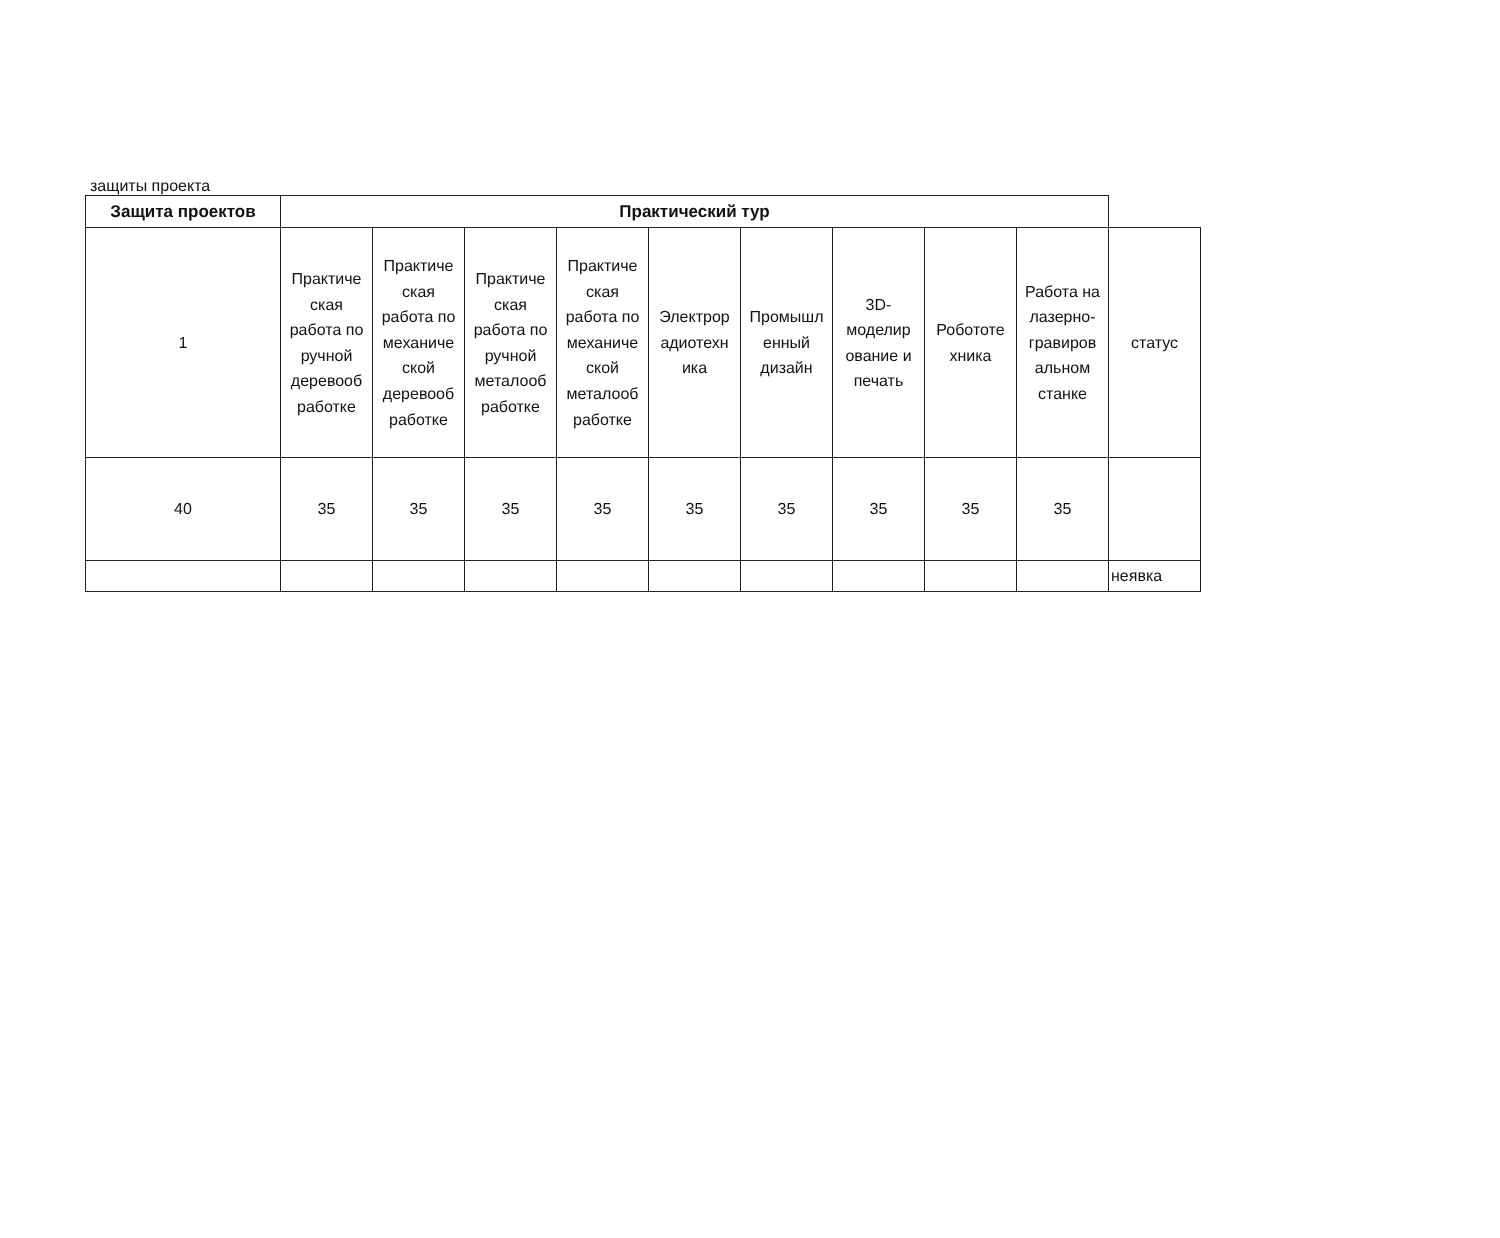защиты проекта
| Защита проектов | Практический тур | | | | | | | | | |
| 1 | Практиче ская работа по ручной деревооб работке | Практиче ская работа по механиче ской деревооб работке | Практиче ская работа по ручной металооб работке | Практиче ская работа по механиче ской металооб работке | Электрор адиотехн ика | Промышл енный дизайн | 3D-моделир ование и печать | Робототе хника | Работа на лазерно-гравиров альном станке | статус |
| 40 | 35 | 35 | 35 | 35 | 35 | 35 | 35 | 35 | 35 | |
| | | | | | | | | | | неявка |